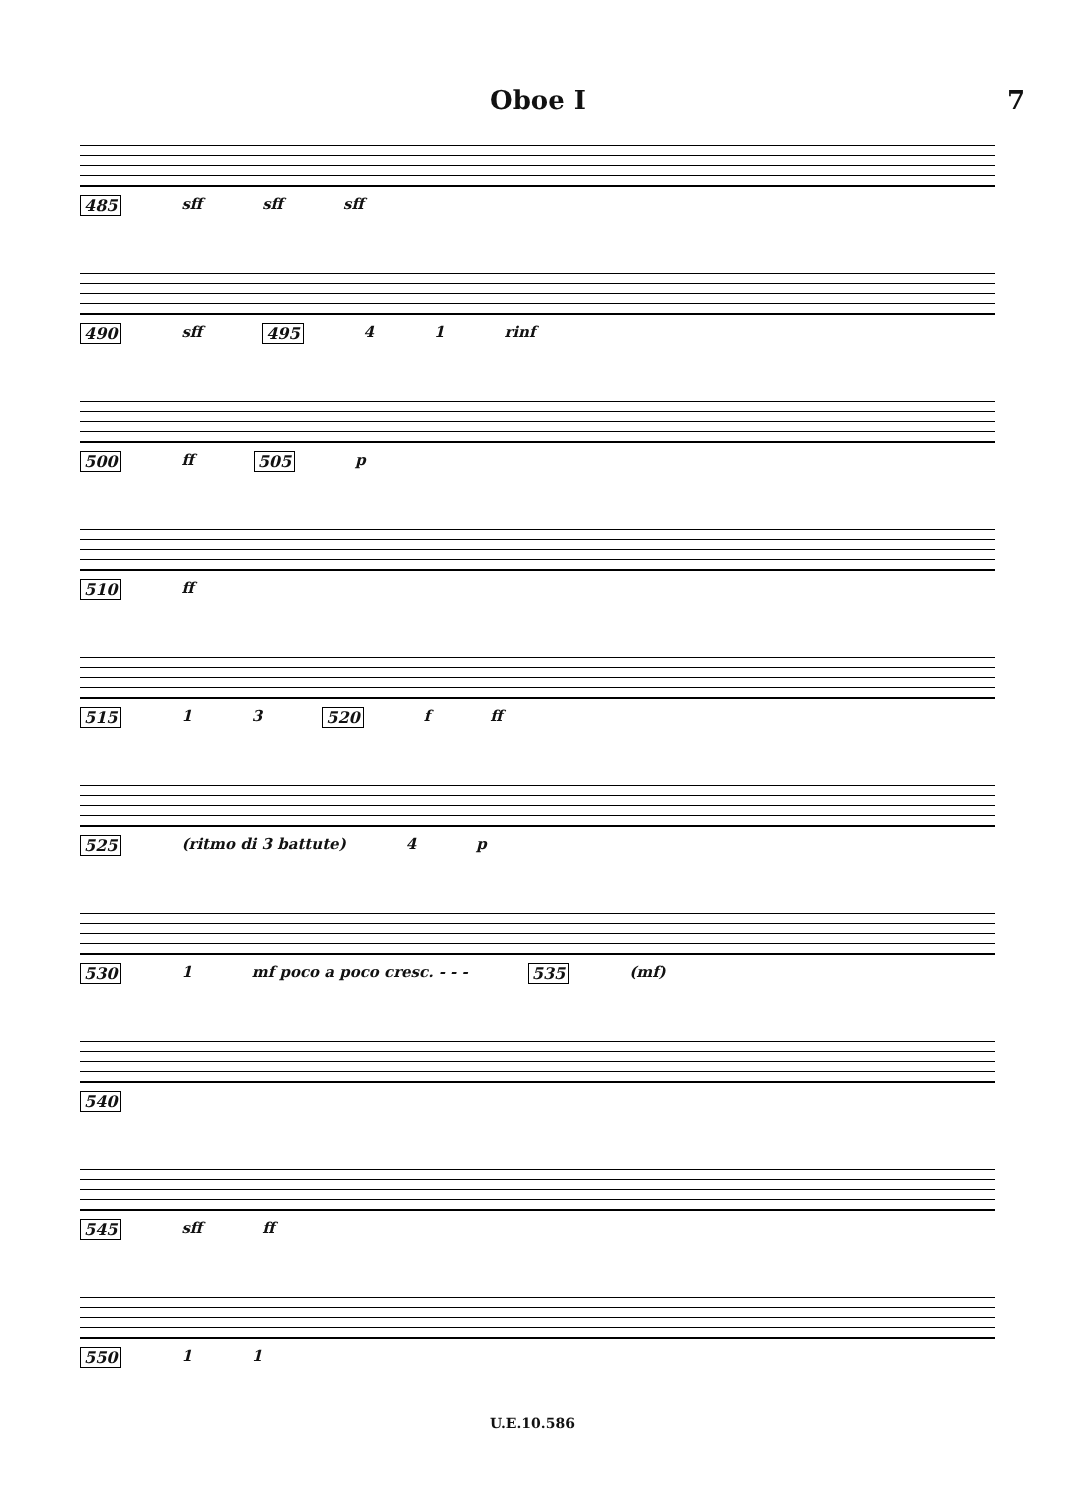Oboe I 7
485 sff sff sff
490 sff 495 4 1 rinf
500 ff 505 p
510 ff
515 1 3 520 f ff
525 (ritmo di 3 battute) 4 p
530 1 mf poco a poco cresc. - - - 535 (mf)
540
545 sff ff
550 1 1
U.E.10.586